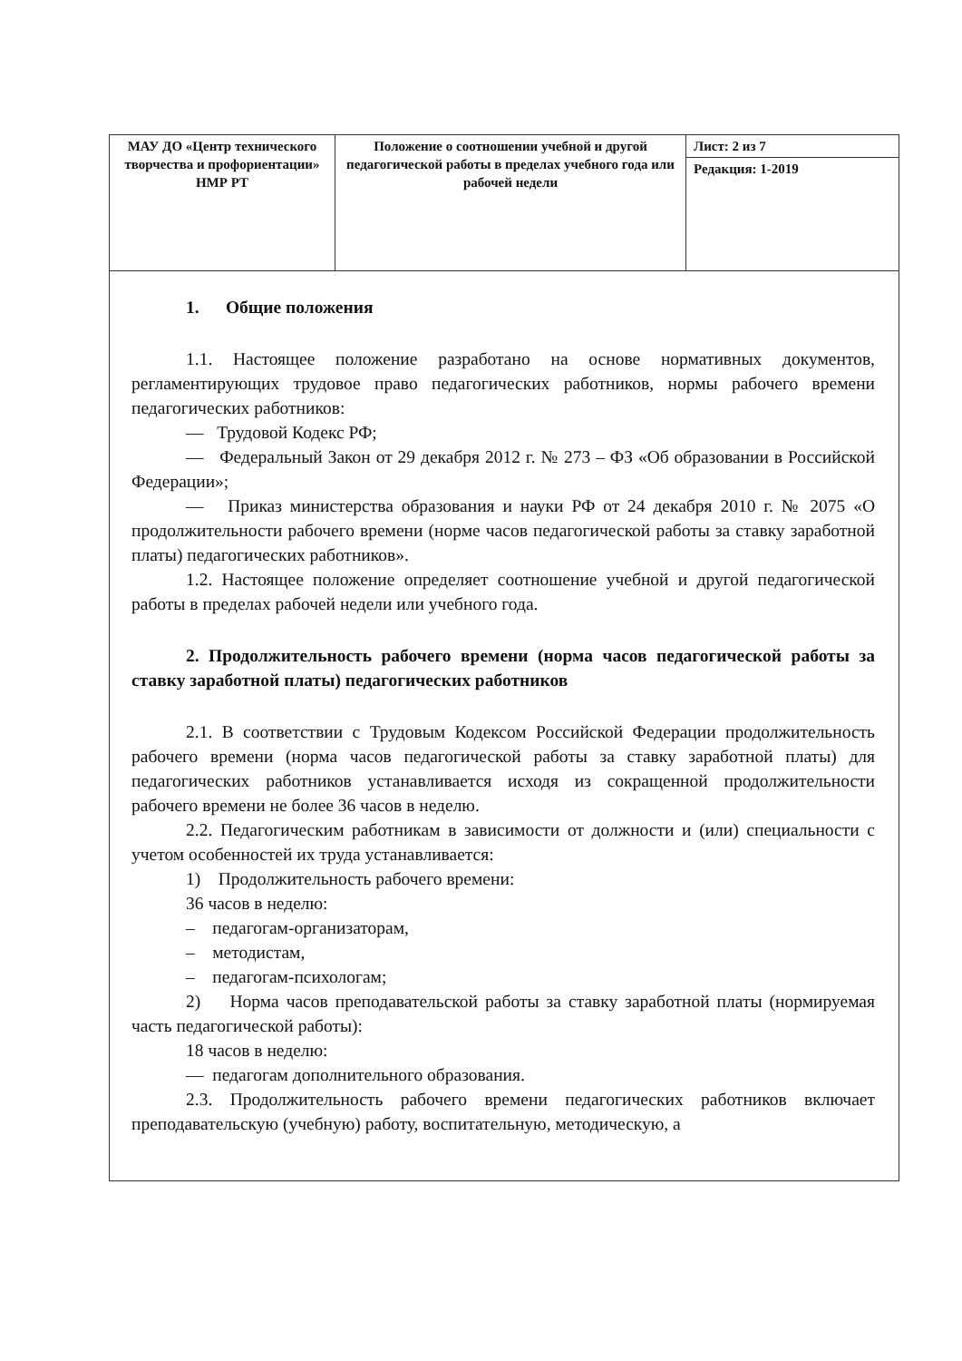| МАУ ДО «Центр технического творчества и профориентации» НМР РТ | Положение о соотношении учебной и другой педагогической работы в пределах учебного года или рабочей недели | Лист: 2 из 7 |
| | | Редакция: 1-2019 |
1. Общие положения
1.1. Настоящее положение разработано на основе нормативных документов, регламентирующих трудовое право педагогических работников, нормы рабочего времени педагогических работников:
— Трудовой Кодекс РФ;
— Федеральный Закон от 29 декабря 2012 г. № 273 – ФЗ «Об образовании в Российской Федерации»;
— Приказ министерства образования и науки РФ от 24 декабря 2010 г. № 2075 «О продолжительности рабочего времени (норме часов педагогической работы за ставку заработной платы) педагогических работников».
1.2. Настоящее положение определяет соотношение учебной и другой педагогической работы в пределах рабочей недели или учебного года.
2. Продолжительность рабочего времени (норма часов педагогической работы за ставку заработной платы) педагогических работников
2.1. В соответствии с Трудовым Кодексом Российской Федерации продолжительность рабочего времени (норма часов педагогической работы за ставку заработной платы) для педагогических работников устанавливается исходя из сокращенной продолжительности рабочего времени не более 36 часов в неделю.
2.2. Педагогическим работникам в зависимости от должности и (или) специальности с учетом особенностей их труда устанавливается:
1) Продолжительность рабочего времени:
36 часов в неделю:
– педагогам-организаторам,
– методистам,
– педагогам-психологам;
2) Норма часов преподавательской работы за ставку заработной платы (нормируемая часть педагогической работы):
18 часов в неделю:
— педагогам дополнительного образования.
2.3. Продолжительность рабочего времени педагогических работников включает преподавательскую (учебную) работу, воспитательную, методическую, а